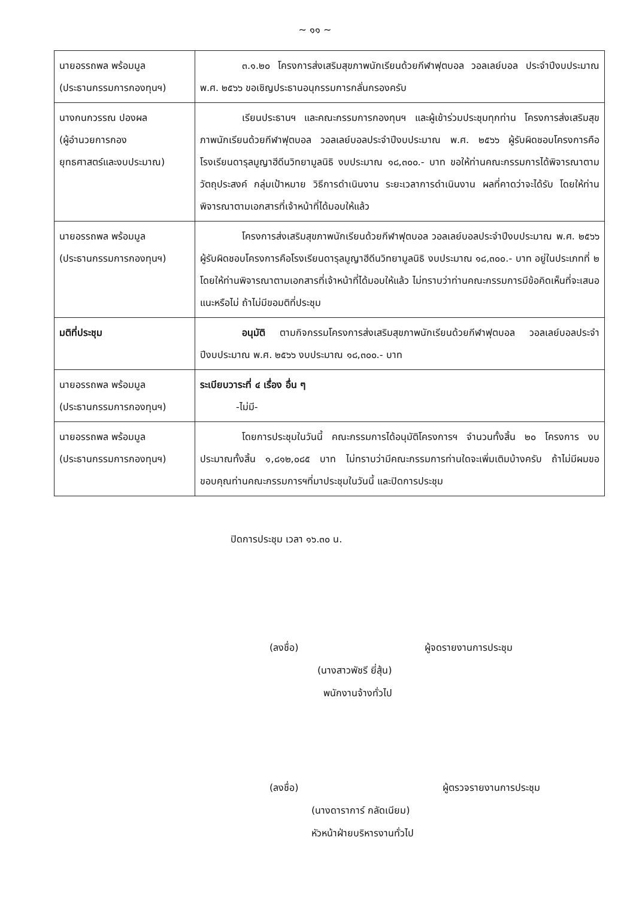~ ๑๑ ~
| นายอรรถพล พร้อมมูล (ประธานกรรมการกองทุนฯ) | ๓.๑.๒๐ โครงการส่งเสริมสุขภาพนักเรียนด้วยกีฬาฟุตบอล วอลเลย์บอล ประจำปีงบประมาณ พ.ศ. ๒๕๖๖ ขอเชิญประธานอนุกรรมการกลั่นกรองครับ |
| นางกนกวรรณ ปองผล (ผู้อำนวยการกอง ยุทธศาสตร์และงบประมาณ) | เรียนประธานฯ และคณะกรรมการกองทุนฯ และผู้เข้าร่วมประชุมทุกท่าน โครงการส่งเสริมสุขภาพนักเรียนด้วยกีฬาฟุตบอล วอลเลย์บอลประจำปีงบประมาณ พ.ศ. ๒๕๖๖ ผู้รับผิดชอบโครงการคือโรงเรียนดารุลมูญาฮีดีนวิทยามูลนิธิ งบประมาณ ๑๘,๓๐๐.- บาท ขอให้ท่านคณะกรรมการได้พิจารณาตามวัตถุประสงค์ กลุ่มเป้าหมาย วิธีการดำเนินงาน ระยะเวลาการดำเนินงาน ผลที่คาดว่าจะได้รับ โดยให้ท่านพิจารณาตามเอกสารที่เจ้าหน้าที่ได้มอบให้แล้ว |
| นายอรรถพล พร้อมมูล (ประธานกรรมการกองทุนฯ) | โครงการส่งเสริมสุขภาพนักเรียนด้วยกีฬาฟุตบอล วอลเลย์บอลประจำปีงบประมาณ พ.ศ. ๒๕๖๖ ผู้รับผิดชอบโครงการคือโรงเรียนดารุลมูญาฮีดีนวิทยามูลนิธิ งบประมาณ ๑๘,๓๐๐.- บาท อยู่ในประเภทที่ ๒ โดยให้ท่านพิจารณาตามเอกสารที่เจ้าหน้าที่ได้มอบให้แล้ว ไม่ทราบว่าท่านคณะกรรมการมีข้อคิดเห็นที่จะเสนอแนะหรือไม่ ถ้าไม่มีขอมติที่ประชุม |
| มติที่ประชุม | อนุมัติ ตามกิจกรรมโครงการส่งเสริมสุขภาพนักเรียนด้วยกีฬาฟุตบอล วอลเลย์บอลประจำปีงบประมาณ พ.ศ. ๒๕๖๖ งบประมาณ ๑๘,๓๐๐.- บาท |
| นายอรรถพล พร้อมมูล (ประธานกรรมการกองทุนฯ) | ระเบียบวาระที่ ๔ เรื่อง อื่น ๆ -ไม่มี- |
| นายอรรถพล พร้อมมูล (ประธานกรรมการกองทุนฯ) | โดยการประชุมในวันนี้ คณะกรรมการได้อนุมัติโครงการฯ จำนวนทั้งสิ้น ๒๐ โครงการ งบประมาณทั้งสิ้น ๑,๘๑๒,๐๘๕ บาท ไม่ทราบว่ามีคณะกรรมการท่านใดจะเพิ่มเติมบ้างครับ ถ้าไม่มีผมขอขอบคุณท่านคณะกรรมการฯที่มาประชุมในวันนี้ และปิดการประชุม |
ปิดการประชุม เวลา ๑๖.๓๐ น.
(ลงชื่อ) ผู้จดรายงานการประชุม
(นางสาวพัชรี ยี่สุ้น)
พนักงานจ้างทั่วไป
(ลงชื่อ) ผู้ตรวจรายงานการประชุม
(นางดาราการ์ กลัดเนียม)
หัวหน้าฝ่ายบริหารงานทั่วไป